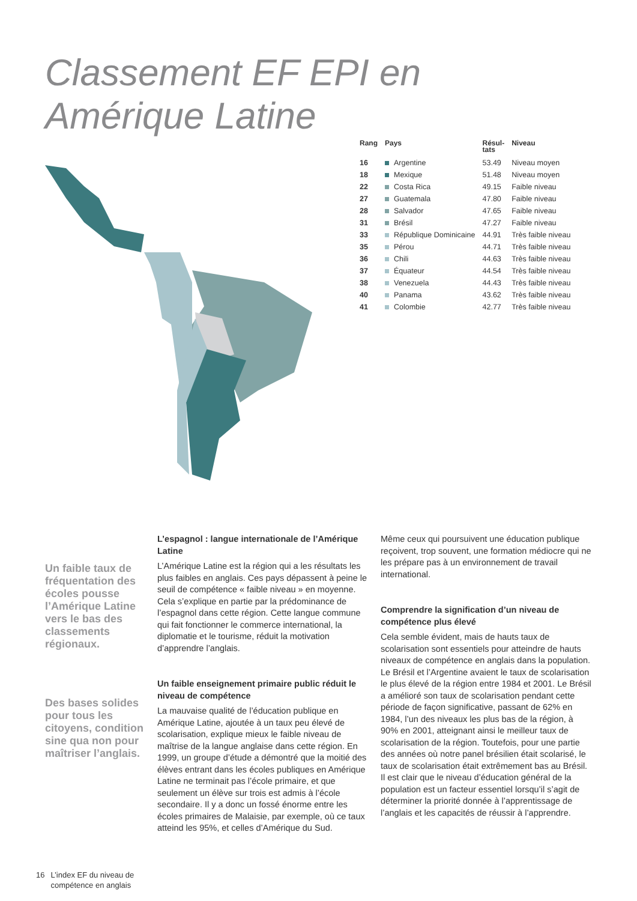Classement EF EPI en Amérique Latine
| Rang | Pays | Résul- tats | Niveau |
| --- | --- | --- | --- |
| 16 | Argentine | 53.49 | Niveau moyen |
| 18 | Mexique | 51.48 | Niveau moyen |
| 22 | Costa Rica | 49.15 | Faible niveau |
| 27 | Guatemala | 47.80 | Faible niveau |
| 28 | Salvador | 47.65 | Faible niveau |
| 31 | Brésil | 47.27 | Faible niveau |
| 33 | République Dominicaine | 44.91 | Très faible niveau |
| 35 | Pérou | 44.71 | Très faible niveau |
| 36 | Chili | 44.63 | Très faible niveau |
| 37 | Équateur | 44.54 | Très faible niveau |
| 38 | Venezuela | 44.43 | Très faible niveau |
| 40 | Panama | 43.62 | Très faible niveau |
| 41 | Colombie | 42.77 | Très faible niveau |
Un faible taux de fréquentation des écoles pousse l’Amérique Latine vers le bas des classements régionaux.
Des bases solides pour tous les citoyens, condition sine qua non pour maîtriser l’anglais.
L’espagnol : langue internationale de l’Amérique Latine
L’Amérique Latine est la région qui a les résultats les plus faibles en anglais. Ces pays dépassent à peine le seuil de compétence « faible niveau » en moyenne. Cela s’explique en partie par la prédominance de l’espagnol dans cette région. Cette langue commune qui fait fonctionner le commerce international, la diplomatie et le tourisme, réduit la motivation d’apprendre l’anglais.
Un faible enseignement primaire public réduit le niveau de compétence
La mauvaise qualité de l’éducation publique en Amérique Latine, ajoutée à un taux peu élevé de scolarisation, explique mieux le faible niveau de maîtrise de la langue anglaise dans cette région. En 1999, un groupe d’étude a démontré que la moitié des élèves entrant dans les écoles publiques en Amérique Latine ne terminait pas l’école primaire, et que seulement un élève sur trois est admis à l’école secondaire. Il y a donc un fossé énorme entre les écoles primaires de Malaisie, par exemple, où ce taux atteind les 95%, et celles d’Amérique du Sud.
Même ceux qui poursuivent une éducation publique reçoivent, trop souvent, une formation médiocre qui ne les prépare pas à un environnement de travail international.
Comprendre la signification d’un niveau de compétence plus élevé
Cela semble évident, mais de hauts taux de scolarisation sont essentiels pour atteindre de hauts niveaux de compétence en anglais dans la population. Le Brésil et l’Argentine avaient le taux de scolarisation le plus élevé de la région entre 1984 et 2001. Le Brésil a amélioré son taux de scolarisation pendant cette période de façon significative, passant de 62% en 1984, l’un des niveaux les plus bas de la région, à 90% en 2001, atteignant ainsi le meilleur taux de scolarisation de la région. Toutefois, pour une partie des années où notre panel brésilien était scolarisé, le taux de scolarisation était extrêmement bas au Brésil. Il est clair que le niveau d’éducation général de la population est un facteur essentiel lorsqu’il s’agit de déterminer la priorité donnée à l’apprentissage de l’anglais et les capacités de réussir à l’apprendre.
16 L’index EF du niveau de
compétence en anglais